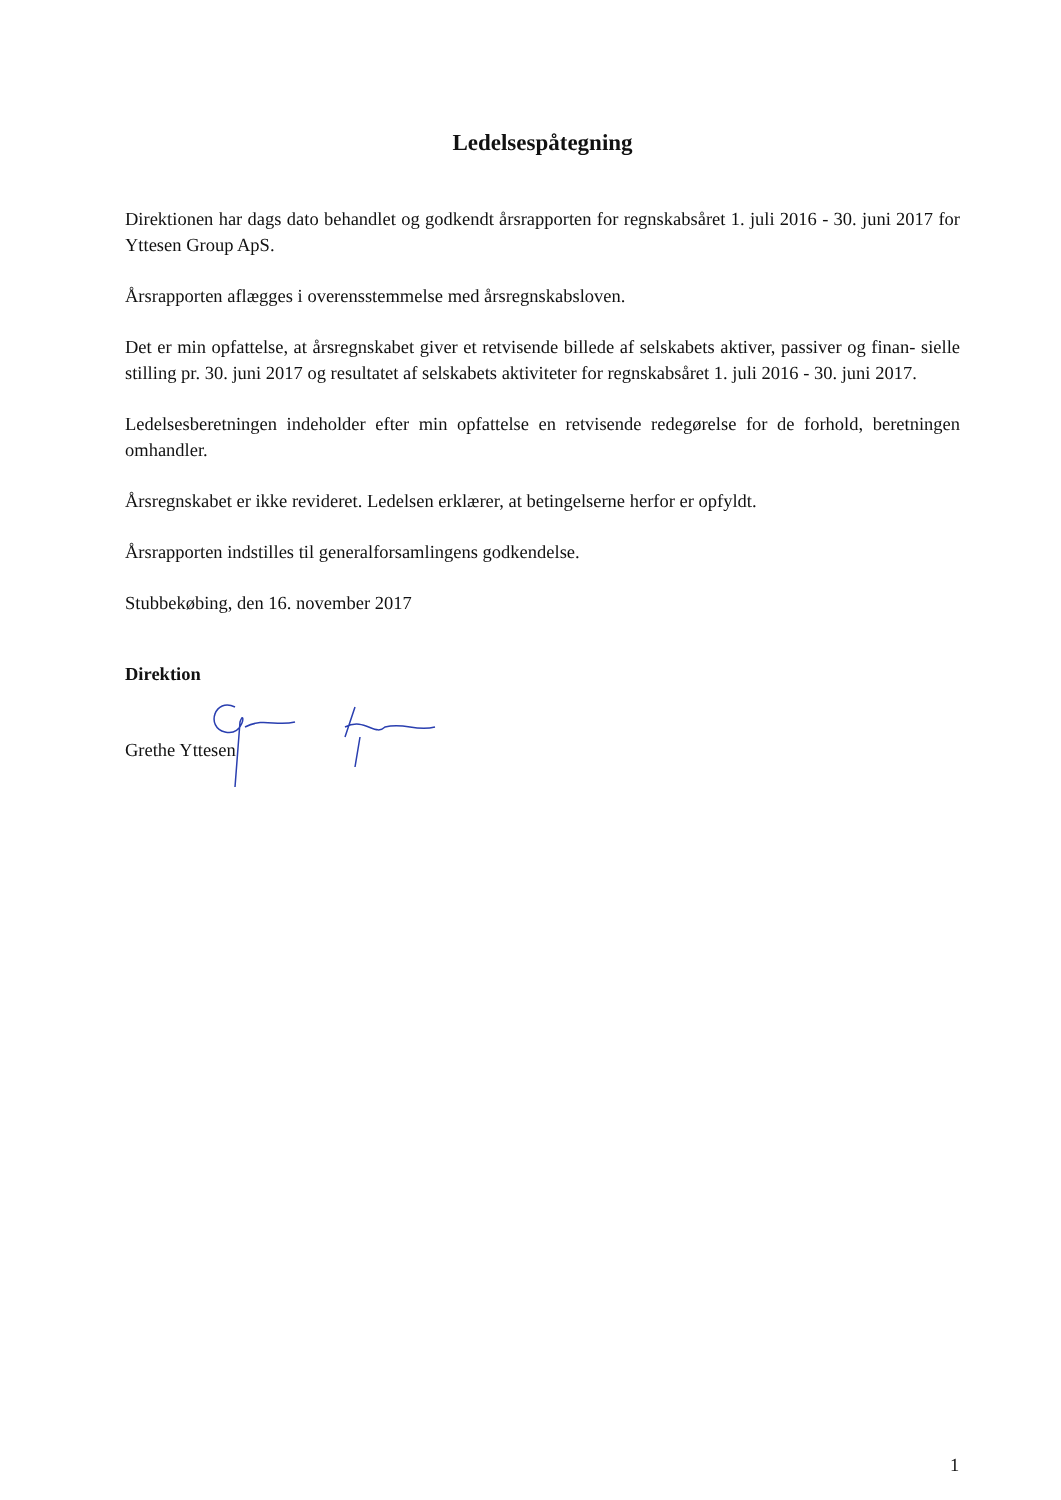Ledelsespåtegning
Direktionen har dags dato behandlet og godkendt årsrapporten for regnskabsåret 1. juli 2016 - 30. juni 2017 for Yttesen Group ApS.
Årsrapporten aflægges i overensstemmelse med årsregnskabsloven.
Det er min opfattelse, at årsregnskabet giver et retvisende billede af selskabets aktiver, passiver og finan- sielle stilling pr. 30. juni 2017 og resultatet af selskabets aktiviteter for regnskabsåret 1. juli 2016 - 30. juni 2017.
Ledelsesberetningen indeholder efter min opfattelse en retvisende redegørelse for de forhold, beretningen omhandler.
Årsregnskabet er ikke revideret. Ledelsen erklærer, at betingelserne herfor er opfyldt.
Årsrapporten indstilles til generalforsamlingens godkendelse.
Stubbekøbing, den 16. november 2017
Direktion
Grethe Yttesen
1